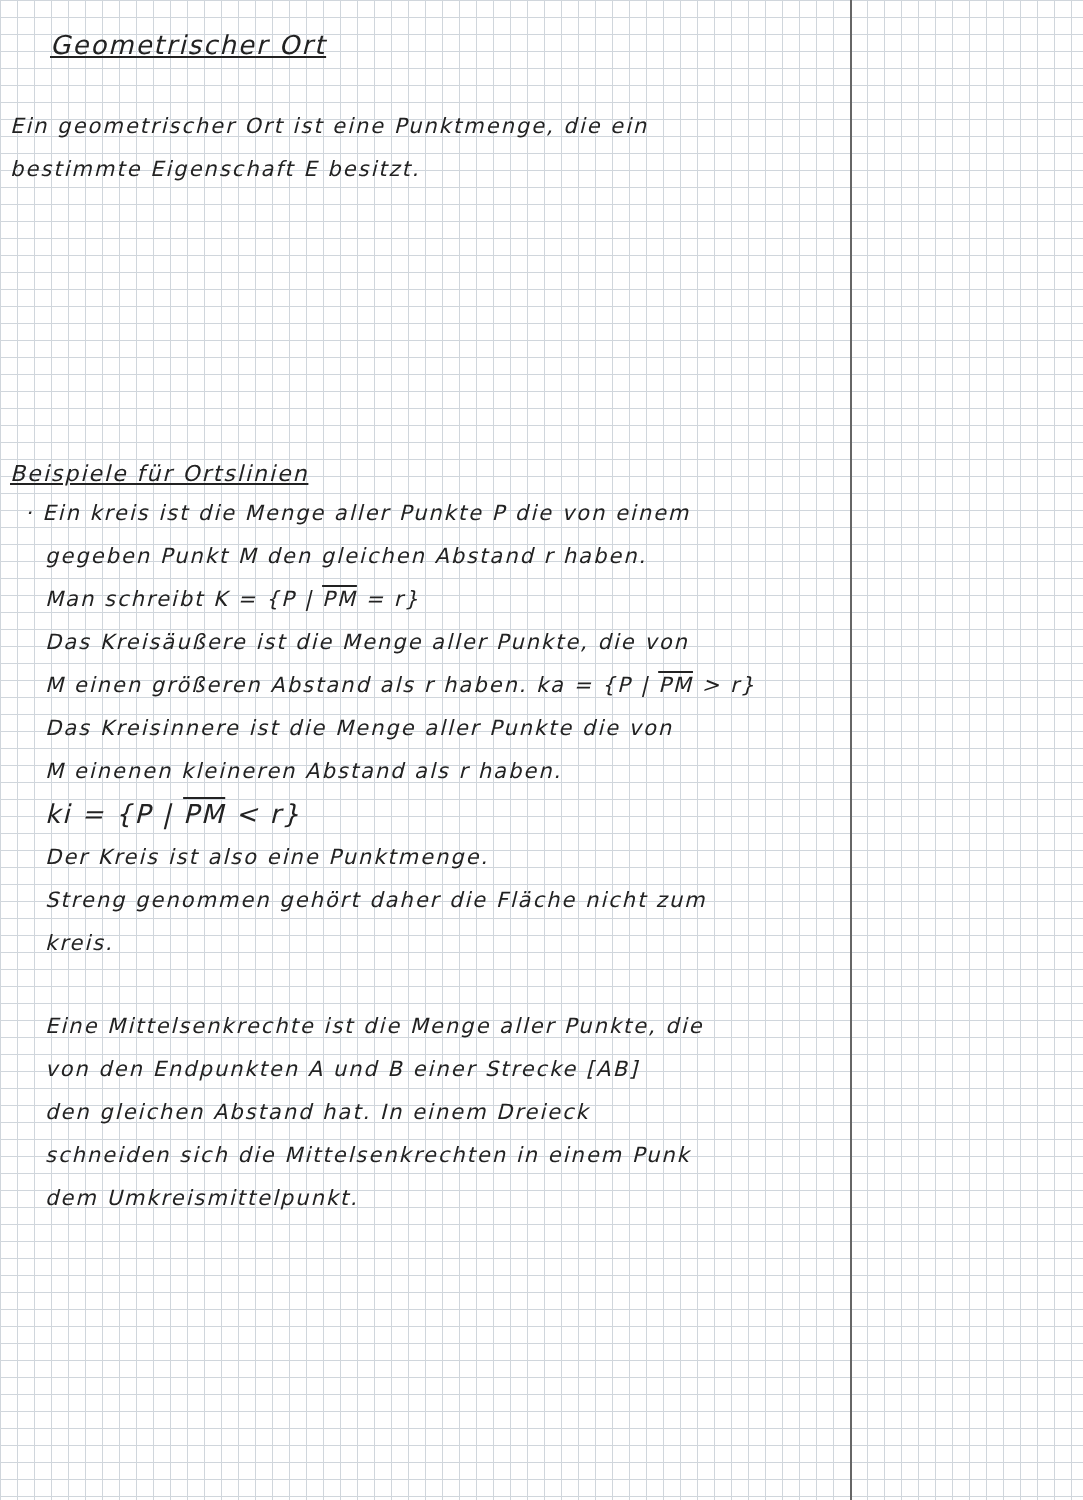Geometrischer Ort
Ein geometrischer Ort ist eine Punktmenge, die ein
bestimmte Eigenschaft E besitzt.
Beispiele für Ortslinien
· Ein kreis ist die Menge aller Punkte P die von einem
gegeben Punkt M den gleichen Abstand r haben.
Man schreibt K = {P | PM = r}
Das Kreisäußere ist die Menge aller Punkte, die von
M einen größeren Abstand als r haben. ka = {P | PM > r}
Das Kreisinnere ist die Menge aller Punkte die von
M einenen kleineren Abstand als r haben.
ki = {P | PM < r}
Der Kreis ist also eine Punktmenge.
Streng genommen gehört daher die Fläche nicht zum
kreis.
Eine Mittelsenkrechte ist die Menge aller Punkte, die
von den Endpunkten A und B einer Strecke [AB]
den gleichen Abstand hat. In einem Dreieck
schneiden sich die Mittelsenkrechten in einem Punk
dem Umkreismittelpunkt.